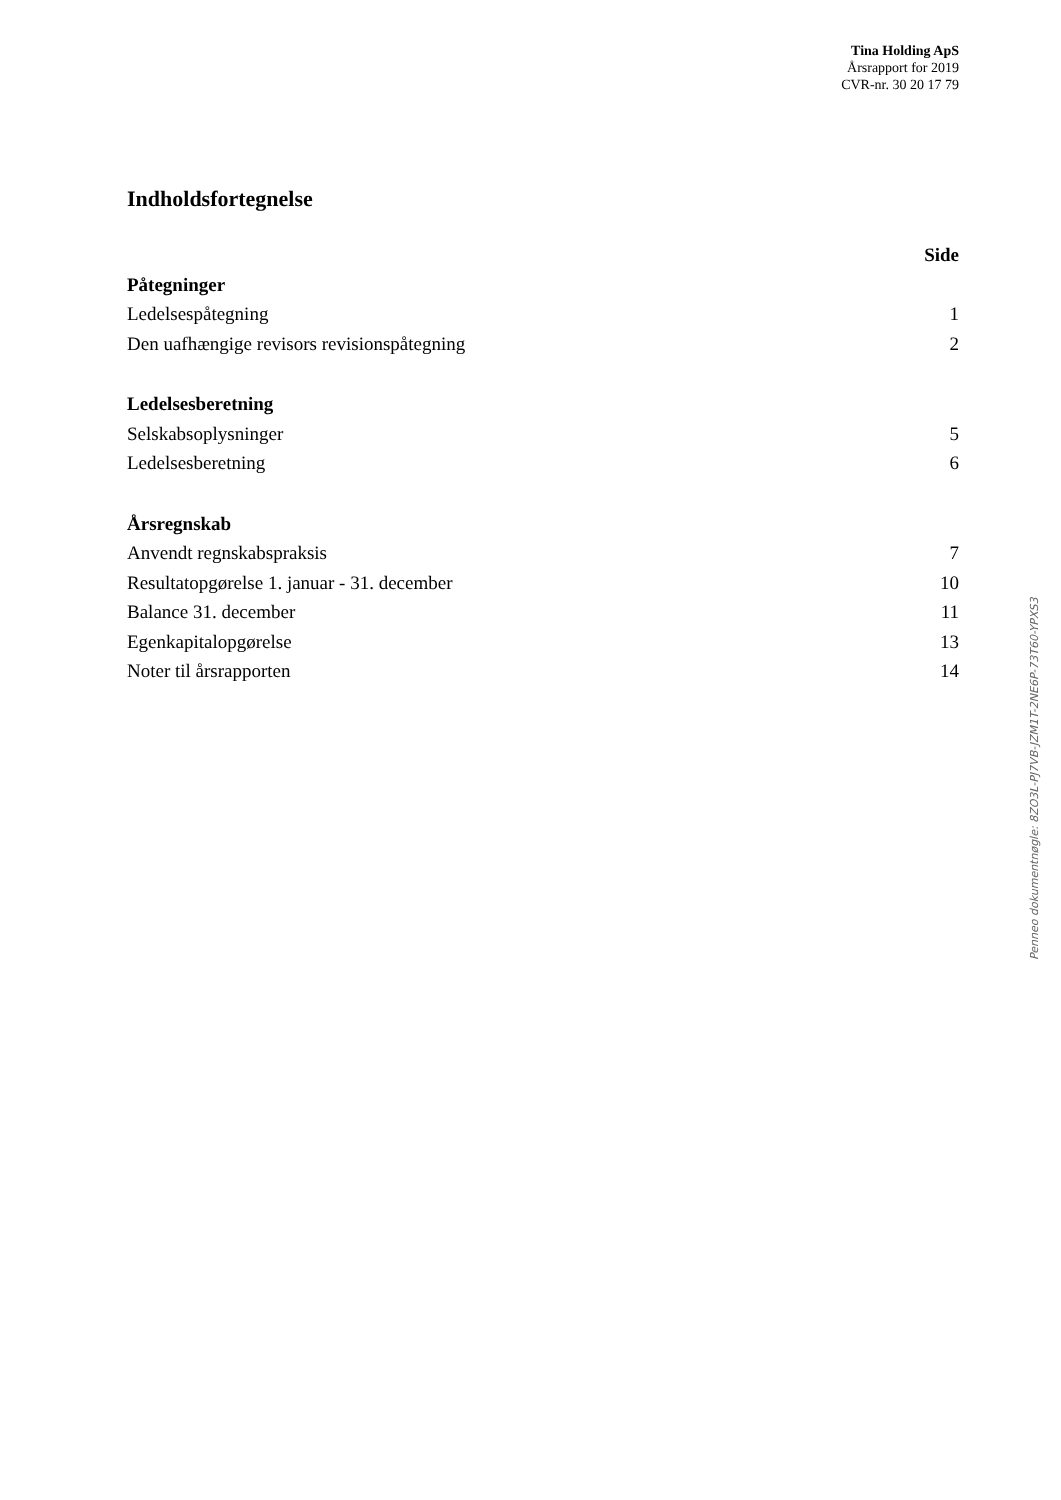Tina Holding ApS
Årsrapport for 2019
CVR-nr. 30 20 17 79
Indholdsfortegnelse
Side
Påtegninger
Ledelsespåtegning 1
Den uafhængige revisors revisionspåtegning 2
Ledelsesberetning
Selskabsoplysninger 5
Ledelsesberetning 6
Årsregnskab
Anvendt regnskabspraksis 7
Resultatopgørelse 1. januar - 31. december 10
Balance 31. december 11
Egenkapitalopgørelse 13
Noter til årsrapporten 14
Penneo dokumentnøgle: 8ZO3L-PJ7VB-JZM1T-2NE6P-73T60-YPXS3